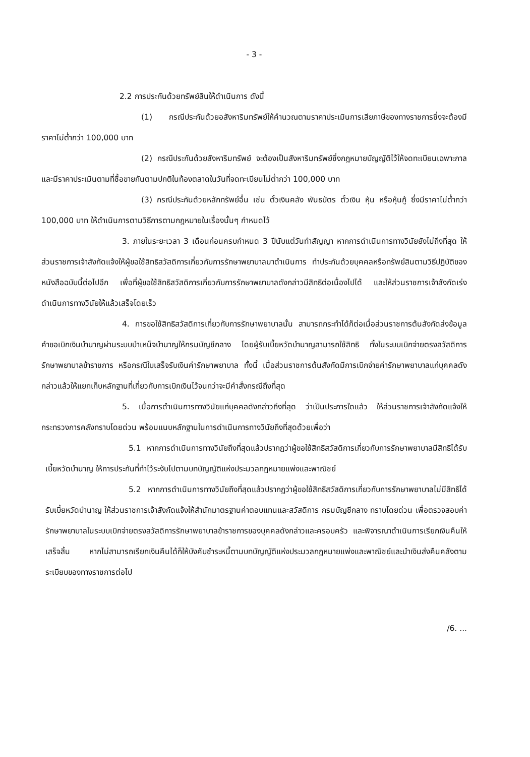- 3 -
2.2 การประกันด้วยทรัพย์สินให้ดำเนินการ ดังนี้
(1) กรณีประกันด้วยอสังหาริมทรัพย์ให้คำนวณตามราคาประเมินการเสียภาษีของทางราชการซึ่งจะต้องมีราคาไม่ต่ำกว่า 100,000 บาท
(2) กรณีประกันด้วยสังหาริมทรัพย์ จะต้องเป็นสังหาริมทรัพย์ซึ่งกฎหมายบัญญัติไว้ให้จดทะเบียนเฉพาะกาล และมีราคาประเมินตามที่ซื้อขายกันตามปกติในท้องตลาดในวันที่จดทะเบียนไม่ต่ำกว่า 100,000 บาท
(3) กรณีประกันด้วยหลักทรัพย์อื่น เช่น ตั๋วเงินคลัง พันธบัตร ตั๋วเงิน หุ้น หรือหุ้นกู้ ซึ่งมีราคาไม่ต่ำกว่า 100,000 บาท ให้ดำเนินการตามวิธีการตามกฎหมายในเรื่องนั้นๆ กำหนดไว้
3. ภายในระยะเวลา 3 เดือนก่อนครบกำหนด 3 ปีนับแต่วันทำสัญญา หากการดำเนินการทางวินัยยังไม่ถึงที่สุด ให้ส่วนราชการเจ้าสังกัดแจ้งให้ผู้ขอใช้สิทธิสวัสดิการเกี่ยวกับการรักษาพยาบาลมาดำเนินการ ทำประกันด้วยบุคคลหรือทรัพย์สินตามวิธีปฏิบัติของหนังสือฉบับนี้ต่อไปอีก เพื่อที่ผู้ขอใช้สิทธิสวัสดิการเกี่ยวกับการรักษาพยาบาลดังกล่าวมีสิทธิต่อเนื่องไปได้ และให้ส่วนราชการเจ้าสังกัดเร่งดำเนินการทางวินัยให้แล้วเสร็จโดยเร็ว
4. การขอใช้สิทธิสวัสดิการเกี่ยวกับการรักษาพยาบาลนั้น สามารถกระทำได้ก็ต่อเมื่อส่วนราชการต้นสังกัดส่งข้อมูลคำขอเบิกเงินบำนาญผ่านระบบบำเหน็จบำนาญให้กรมบัญชีกลาง โดยผู้รับเบี้ยหวัดบำนาญสามารถใช้สิทธิ ทั้งในระบบเบิกจ่ายตรงสวัสดิการรักษาพยาบาลข้าราชการ หรือกรณีใบเสร็จรับเงินค่ารักษาพยาบาล ทั้งนี้ เมื่อส่วนราชการต้นสังกัดมีการเบิกจ่ายค่ารักษาพยาบาลแก่บุคคลดังกล่าวแล้วให้แยกเก็บหลักฐานที่เกี่ยวกับการเบิกเงินไว้จนกว่าจะมีคำสั่งกรณีถึงที่สุด
5. เมื่อการดำเนินการทางวินัยแก่บุคคลดังกล่าวถึงที่สุด ว่าเป็นประการใดแล้ว ให้ส่วนราชการเจ้าสังกัดแจ้งให้กระทรวงการคลังทราบโดยด่วน พร้อมแนบหลักฐานในการดำเนินการทางวินัยถึงที่สุดด้วยเพื่อว่า
5.1 หากการดำเนินการทางวินัยถึงที่สุดแล้วปรากฏว่าผู้ขอใช้สิทธิสวัสดิการเกี่ยวกับการรักษาพยาบาลมีสิทธิได้รับเบี้ยหวัดบำนาญ ให้การประกันที่ทำไว้ระงับไปตามบทบัญญัติแห่งประมวลกฎหมายแพ่งและพาณิชย์
5.2 หากการดำเนินการทางวินัยถึงที่สุดแล้วปรากฏว่าผู้ขอใช้สิทธิสวัสดิการเกี่ยวกับการรักษาพยาบาลไม่มีสิทธิได้รับเบี้ยหวัดบำนาญ ให้ส่วนราชการเจ้าสังกัดแจ้งให้สำนักมาตรฐานค่าตอบแทนและสวัสดิการ กรมบัญชีกลาง ทราบโดยด่วน เพื่อตรวจสอบค่ารักษาพยาบาลในระบบเบิกจ่ายตรงสวัสดิการรักษาพยาบาลข้าราชการของบุคคลดังกล่าวและครอบครัว และพิจารณาดำเนินการเรียกเงินคืนให้เสร็จสิ้น หากไม่สามารถเรียกเงินคืนได้ก็ให้บังคับชำระหนี้ตามบทบัญญัติแห่งประมวลกฎหมายแพ่งและพาณิชย์และนำเงินส่งคืนคลังตามระเบียบของทางราชการต่อไป
/6. ...